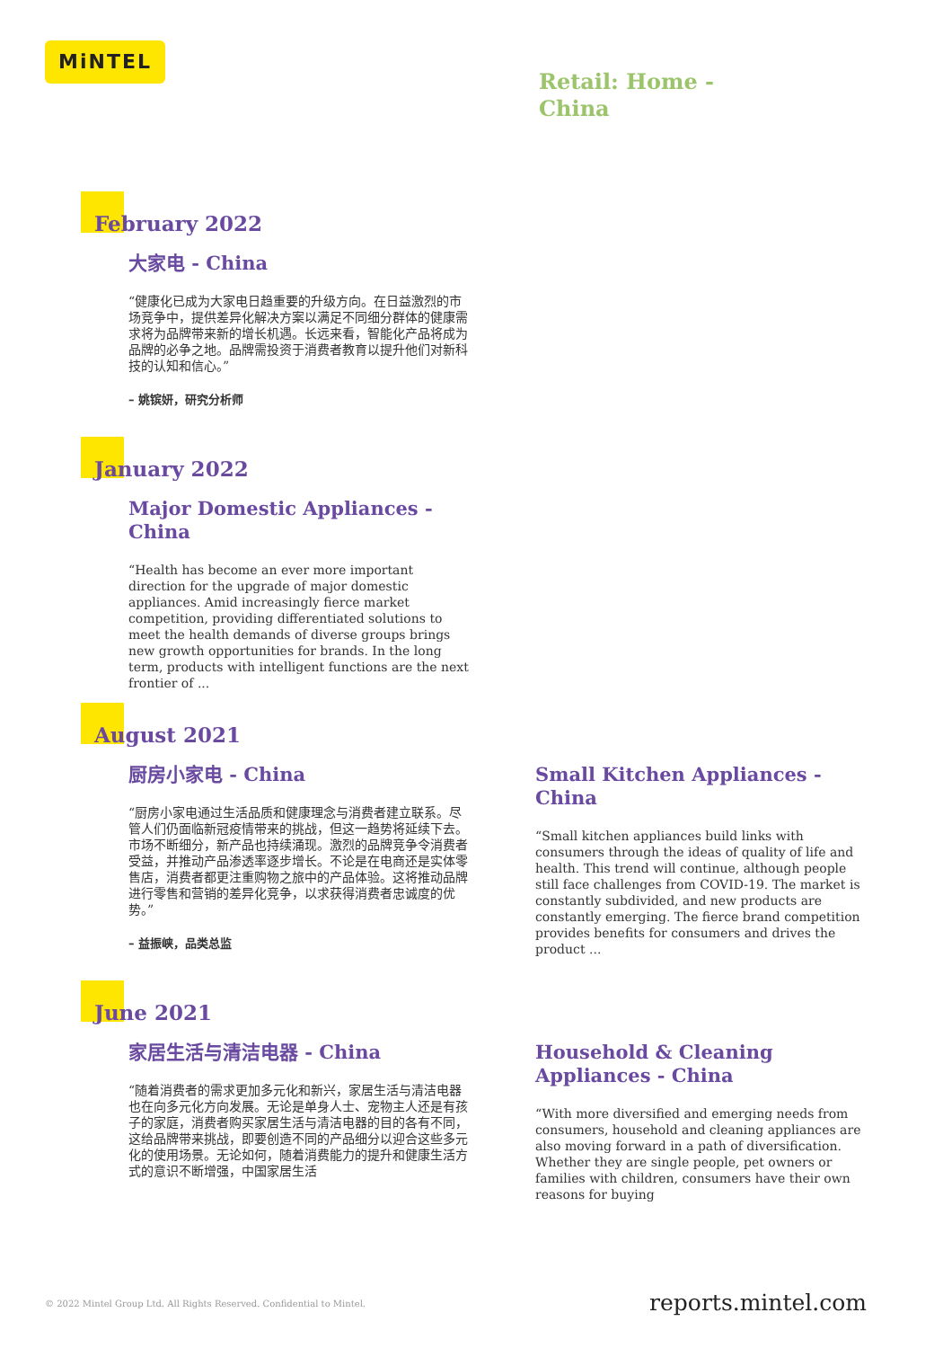MiNTEL
Retail: Home -
China
February 2022
大家电 - China
“健康化已成为大家电日趋重要的升级方向。在日益激烈的市场竞争中，提供差异化解决方案以满足不同细分群体的健康需求将为品牌带来新的增长机遇。长远来看，智能化产品将成为品牌的必争之地。品牌需投资于消费者教育以提升他们对新科技的认知和信心。”
– 姚镔妍，研究分析师
January 2022
Major Domestic Appliances - China
“Health has become an ever more important direction for the upgrade of major domestic appliances. Amid increasingly fierce market competition, providing differentiated solutions to meet the health demands of diverse groups brings new growth opportunities for brands. In the long term, products with intelligent functions are the next frontier of ...
August 2021
厨房小家电 - China
“厨房小家电通过生活品质和健康理念与消费者建立联系。尽管人们仍面临新冠疫情带来的挑战，但这一趋势将延续下去。市场不断细分，新产品也持续涌现。激烈的品牌竞争令消费者受益，并推动产品渗透率逐步增长。不论是在电商还是实体零售店，消费者都更注重购物之旅中的产品体验。这将推动品牌进行零售和营销的差异化竞争，以求获得消费者忠诚度的优势。”
– 益振峡，品类总监
Small Kitchen Appliances - China
“Small kitchen appliances build links with consumers through the ideas of quality of life and health. This trend will continue, although people still face challenges from COVID-19. The market is constantly subdivided, and new products are constantly emerging. The fierce brand competition provides benefits for consumers and drives the product ...
June 2021
家居生活与清洁电器 - China
“随着消费者的需求更加多元化和新兴，家居生活与清洁电器也在向多元化方向发展。无论是单身人士、宠物主人还是有孩子的家庭，消费者购买家居生活与清洁电器的目的各有不同，这给品牌带来挑战，即要创造不同的产品细分以迎合这些多元化的使用场景。无论如何，随着消费能力的提升和健康生活方式的意识不断增强，中国家居生活
Household & Cleaning Appliances - China
“With more diversified and emerging needs from consumers, household and cleaning appliances are also moving forward in a path of diversification. Whether they are single people, pet owners or families with children, consumers have their own reasons for buying
© 2022 Mintel Group Ltd. All Rights Reserved. Confidential to Mintel.
reports.mintel.com